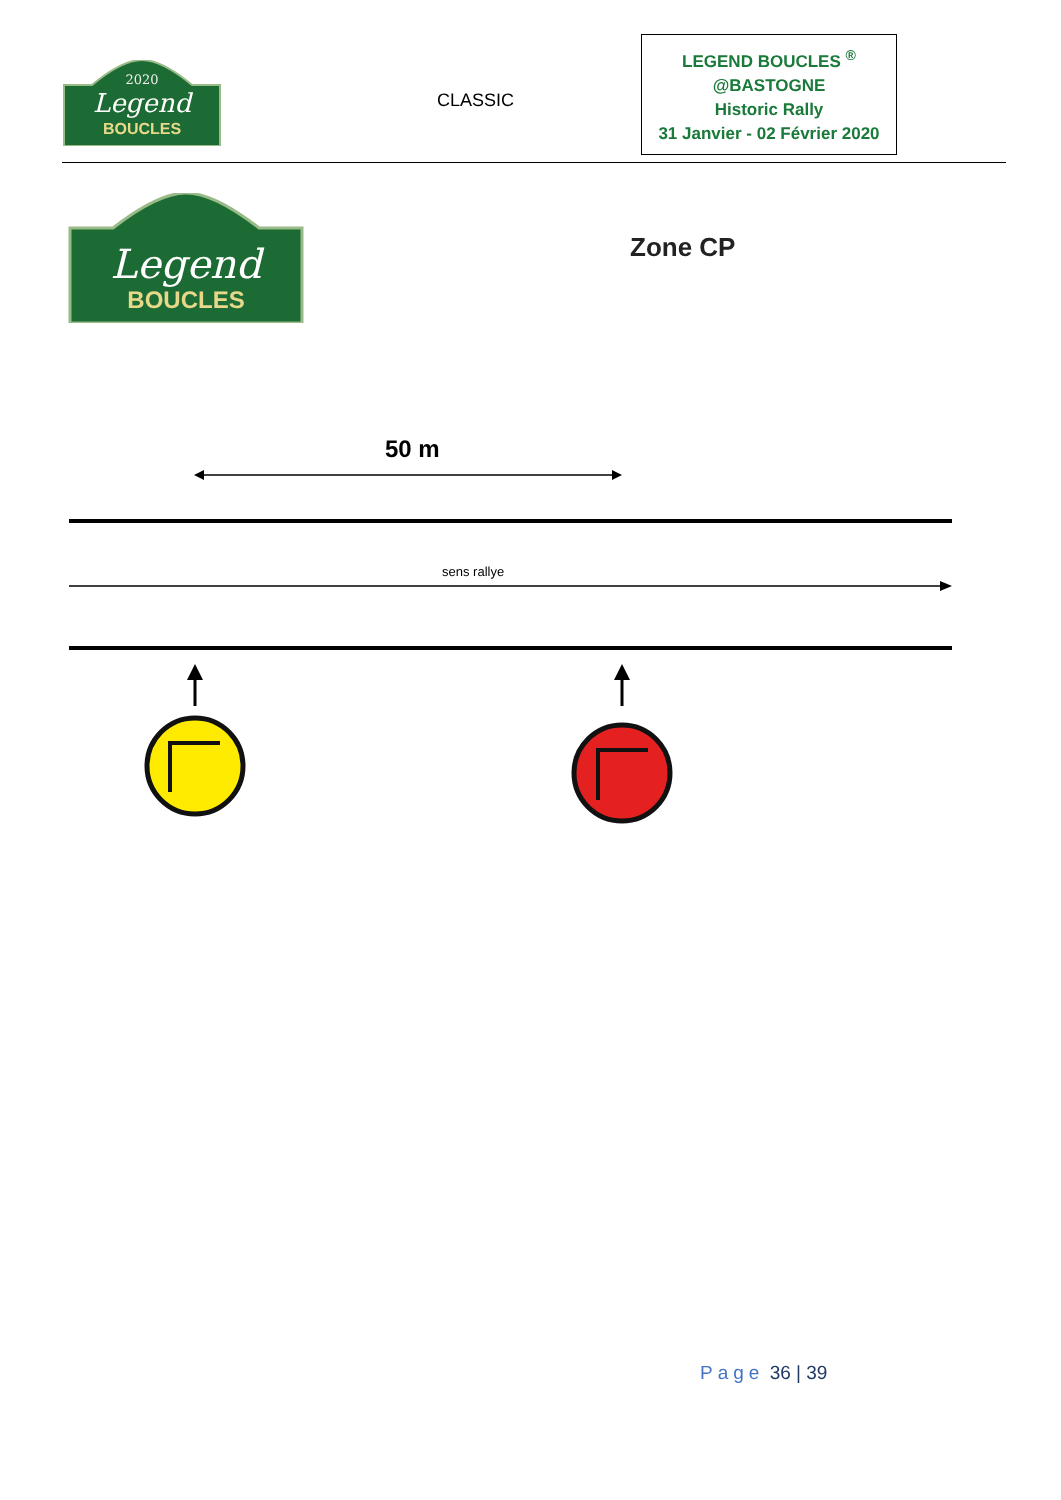2020
Legend
BOUCLES
CLASSIC
LEGEND BOUCLES <sup>®</sup>
@BASTOGNE
Historic Rally
31 Janvier - 02 Février 2020
Legend
BOUCLES
Zone CP
50 m
sens rallye
Page 36 | 39